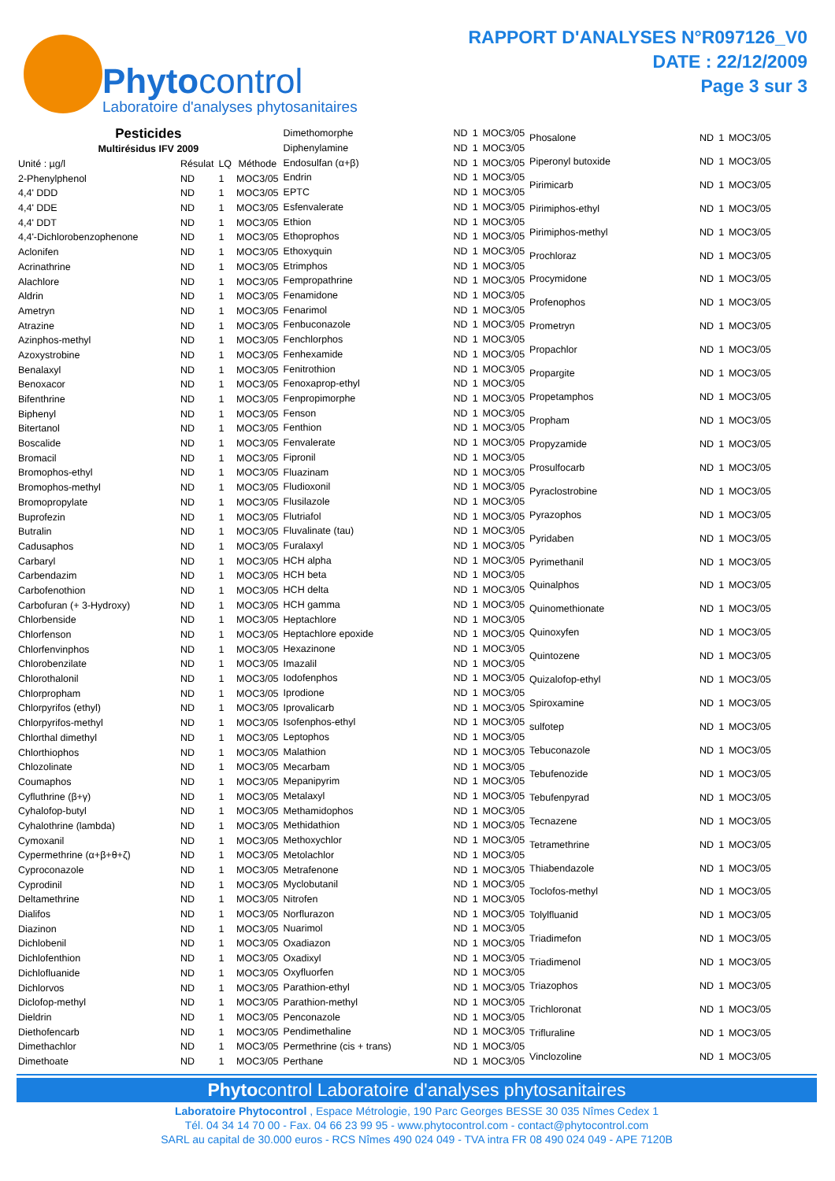Phytocontrol
Laboratoire d'analyses phytosanitaires
RAPPORT D'ANALYSES N°R097126_V0
DATE : 22/12/2009
Page 3 sur 3
| Pesticides | | | |
| --- | --- | --- | --- |
| Multirésidus IFV 2009 | | | |
| Unité : µg/l | Résulat | LQ | Méthode |
| 2-Phenylphenol | ND | 1 | MOC3/05 |
| 4,4' DDD | ND | 1 | MOC3/05 |
| 4,4' DDE | ND | 1 | MOC3/05 |
| 4,4' DDT | ND | 1 | MOC3/05 |
| 4,4'-Dichlorobenzophenone | ND | 1 | MOC3/05 |
| Aclonifen | ND | 1 | MOC3/05 |
| Acrinathrine | ND | 1 | MOC3/05 |
| Alachlore | ND | 1 | MOC3/05 |
| Aldrin | ND | 1 | MOC3/05 |
| Ametryn | ND | 1 | MOC3/05 |
| Atrazine | ND | 1 | MOC3/05 |
| Azinphos-methyl | ND | 1 | MOC3/05 |
| Azoxystrobine | ND | 1 | MOC3/05 |
| Benalaxyl | ND | 1 | MOC3/05 |
| Benoxacor | ND | 1 | MOC3/05 |
| Bifenthrine | ND | 1 | MOC3/05 |
| Biphenyl | ND | 1 | MOC3/05 |
| Bitertanol | ND | 1 | MOC3/05 |
| Boscalide | ND | 1 | MOC3/05 |
| Bromacil | ND | 1 | MOC3/05 |
| Bromophos-ethyl | ND | 1 | MOC3/05 |
| Bromophos-methyl | ND | 1 | MOC3/05 |
| Bromopropylate | ND | 1 | MOC3/05 |
| Buprofezin | ND | 1 | MOC3/05 |
| Butralin | ND | 1 | MOC3/05 |
| Cadusaphos | ND | 1 | MOC3/05 |
| Carbaryl | ND | 1 | MOC3/05 |
| Carbendazim | ND | 1 | MOC3/05 |
| Carbofenothion | ND | 1 | MOC3/05 |
| Carbofuran (+ 3-Hydroxy) | ND | 1 | MOC3/05 |
| Chlorbenside | ND | 1 | MOC3/05 |
| Chlorfenson | ND | 1 | MOC3/05 |
| Chlorfenvinphos | ND | 1 | MOC3/05 |
| Chlorobenzilate | ND | 1 | MOC3/05 |
| Chlorothalonil | ND | 1 | MOC3/05 |
| Chlorpropham | ND | 1 | MOC3/05 |
| Chlorpyrifos (ethyl) | ND | 1 | MOC3/05 |
| Chlorpyrifos-methyl | ND | 1 | MOC3/05 |
| Chlorthal dimethyl | ND | 1 | MOC3/05 |
| Chlorthiophos | ND | 1 | MOC3/05 |
| Chlozolinate | ND | 1 | MOC3/05 |
| Coumaphos | ND | 1 | MOC3/05 |
| Cyfluthrine (β+γ) | ND | 1 | MOC3/05 |
| Cyhalofop-butyl | ND | 1 | MOC3/05 |
| Cyhalothrine (lambda) | ND | 1 | MOC3/05 |
| Cymoxanil | ND | 1 | MOC3/05 |
| Cypermethrine (α+β+θ+ζ) | ND | 1 | MOC3/05 |
| Cyproconazole | ND | 1 | MOC3/05 |
| Cyprodinil | ND | 1 | MOC3/05 |
| Deltamethrine | ND | 1 | MOC3/05 |
| Dialifos | ND | 1 | MOC3/05 |
| Diazinon | ND | 1 | MOC3/05 |
| Dichlobenil | ND | 1 | MOC3/05 |
| Dichlofenthion | ND | 1 | MOC3/05 |
| Dichlofluanide | ND | 1 | MOC3/05 |
| Dichlorvos | ND | 1 | MOC3/05 |
| Diclofop-methyl | ND | 1 | MOC3/05 |
| Dieldrin | ND | 1 | MOC3/05 |
| Diethofencarb | ND | 1 | MOC3/05 |
| Dimethachlor | ND | 1 | MOC3/05 |
| Dimethoate | ND | 1 | MOC3/05 |
| Dimethomorphe | ND | 1 | MOC3/05 |
| Diphenylamine | ND | 1 | MOC3/05 |
| Endosulfan (α+β) | ND | 1 | MOC3/05 |
| Endrin | ND | 1 | MOC3/05 |
| EPTC | ND | 1 | MOC3/05 |
| Esfenvalerate | ND | 1 | MOC3/05 |
| Ethion | ND | 1 | MOC3/05 |
| Ethoprophos | ND | 1 | MOC3/05 |
| Ethoxyquin | ND | 1 | MOC3/05 |
| Etrimphos | ND | 1 | MOC3/05 |
| Fempropathrine | ND | 1 | MOC3/05 |
| Fenamidone | ND | 1 | MOC3/05 |
| Fenarimol | ND | 1 | MOC3/05 |
| Fenbuconazole | ND | 1 | MOC3/05 |
| Fenchlorphos | ND | 1 | MOC3/05 |
| Fenhexamide | ND | 1 | MOC3/05 |
| Fenitrothion | ND | 1 | MOC3/05 |
| Fenoxaprop-ethyl | ND | 1 | MOC3/05 |
| Fenpropimorphe | ND | 1 | MOC3/05 |
| Fenson | ND | 1 | MOC3/05 |
| Fenthion | ND | 1 | MOC3/05 |
| Fenvalerate | ND | 1 | MOC3/05 |
| Fipronil | ND | 1 | MOC3/05 |
| Fluazinam | ND | 1 | MOC3/05 |
| Fludioxonil | ND | 1 | MOC3/05 |
| Flusilazole | ND | 1 | MOC3/05 |
| Flutriafol | ND | 1 | MOC3/05 |
| Fluvalinate (tau) | ND | 1 | MOC3/05 |
| Furalaxyl | ND | 1 | MOC3/05 |
| HCH alpha | ND | 1 | MOC3/05 |
| HCH beta | ND | 1 | MOC3/05 |
| HCH delta | ND | 1 | MOC3/05 |
| HCH gamma | ND | 1 | MOC3/05 |
| Heptachlore | ND | 1 | MOC3/05 |
| Heptachlore epoxide | ND | 1 | MOC3/05 |
| Hexazinone | ND | 1 | MOC3/05 |
| Imazalil | ND | 1 | MOC3/05 |
| Iodofenphos | ND | 1 | MOC3/05 |
| Iprodione | ND | 1 | MOC3/05 |
| Iprovalicarb | ND | 1 | MOC3/05 |
| Isofenphos-ethyl | ND | 1 | MOC3/05 |
| Leptophos | ND | 1 | MOC3/05 |
| Malathion | ND | 1 | MOC3/05 |
| Mecarbam | ND | 1 | MOC3/05 |
| Mepanipyrim | ND | 1 | MOC3/05 |
| Metalaxyl | ND | 1 | MOC3/05 |
| Methamidophos | ND | 1 | MOC3/05 |
| Methidathion | ND | 1 | MOC3/05 |
| Methoxychlor | ND | 1 | MOC3/05 |
| Metolachlor | ND | 1 | MOC3/05 |
| Metrafenone | ND | 1 | MOC3/05 |
| Myclobutanil | ND | 1 | MOC3/05 |
| Nitrofen | ND | 1 | MOC3/05 |
| Norflurazon | ND | 1 | MOC3/05 |
| Nuarimol | ND | 1 | MOC3/05 |
| Oxadiazon | ND | 1 | MOC3/05 |
| Oxadixyl | ND | 1 | MOC3/05 |
| Oxyfluorfen | ND | 1 | MOC3/05 |
| Parathion-ethyl | ND | 1 | MOC3/05 |
| Parathion-methyl | ND | 1 | MOC3/05 |
| Penconazole | ND | 1 | MOC3/05 |
| Pendimethaline | ND | 1 | MOC3/05 |
| Permethrine (cis + trans) | ND | 1 | MOC3/05 |
| Perthane | ND | 1 | MOC3/05 |
| Phosalone | ND | 1 | MOC3/05 |
| Piperonyl butoxide | ND | 1 | MOC3/05 |
| Pirimicarb | ND | 1 | MOC3/05 |
| Pirimiphos-ethyl | ND | 1 | MOC3/05 |
| Pirimiphos-methyl | ND | 1 | MOC3/05 |
| Prochloraz | ND | 1 | MOC3/05 |
| Procymidone | ND | 1 | MOC3/05 |
| Profenophos | ND | 1 | MOC3/05 |
| Prometryn | ND | 1 | MOC3/05 |
| Propachlor | ND | 1 | MOC3/05 |
| Propargite | ND | 1 | MOC3/05 |
| Propetamphos | ND | 1 | MOC3/05 |
| Propham | ND | 1 | MOC3/05 |
| Propyzamide | ND | 1 | MOC3/05 |
| Prosulfocarb | ND | 1 | MOC3/05 |
| Pyraclostrobine | ND | 1 | MOC3/05 |
| Pyrazophos | ND | 1 | MOC3/05 |
| Pyridaben | ND | 1 | MOC3/05 |
| Pyrimethanil | ND | 1 | MOC3/05 |
| Quinalphos | ND | 1 | MOC3/05 |
| Quinomethionate | ND | 1 | MOC3/05 |
| Quinoxyfen | ND | 1 | MOC3/05 |
| Quintozene | ND | 1 | MOC3/05 |
| Quizalofop-ethyl | ND | 1 | MOC3/05 |
| Spiroxamine | ND | 1 | MOC3/05 |
| sulfotep | ND | 1 | MOC3/05 |
| Tebuconazole | ND | 1 | MOC3/05 |
| Tebufenozide | ND | 1 | MOC3/05 |
| Tebufenpyrad | ND | 1 | MOC3/05 |
| Tecnazene | ND | 1 | MOC3/05 |
| Tetramethrine | ND | 1 | MOC3/05 |
| Thiabendazole | ND | 1 | MOC3/05 |
| Toclofos-methyl | ND | 1 | MOC3/05 |
| Tolylfluanid | ND | 1 | MOC3/05 |
| Triadimefon | ND | 1 | MOC3/05 |
| Triadimenol | ND | 1 | MOC3/05 |
| Triazophos | ND | 1 | MOC3/05 |
| Trichloronat | ND | 1 | MOC3/05 |
| Trifluraline | ND | 1 | MOC3/05 |
| Vinclozoline | ND | 1 | MOC3/05 |
Phytocontrol Laboratoire d'analyses phytosanitaires
Laboratoire Phytocontrol , Espace Métrologie, 190 Parc Georges BESSE 30 035 Nîmes Cedex 1
Tél. 04 34 14 70 00 - Fax. 04 66 23 99 95 - www.phytocontrol.com - contact@phytocontrol.com
SARL au capital de 30.000 euros - RCS Nîmes 490 024 049 - TVA intra FR 08 490 024 049 - APE 7120B